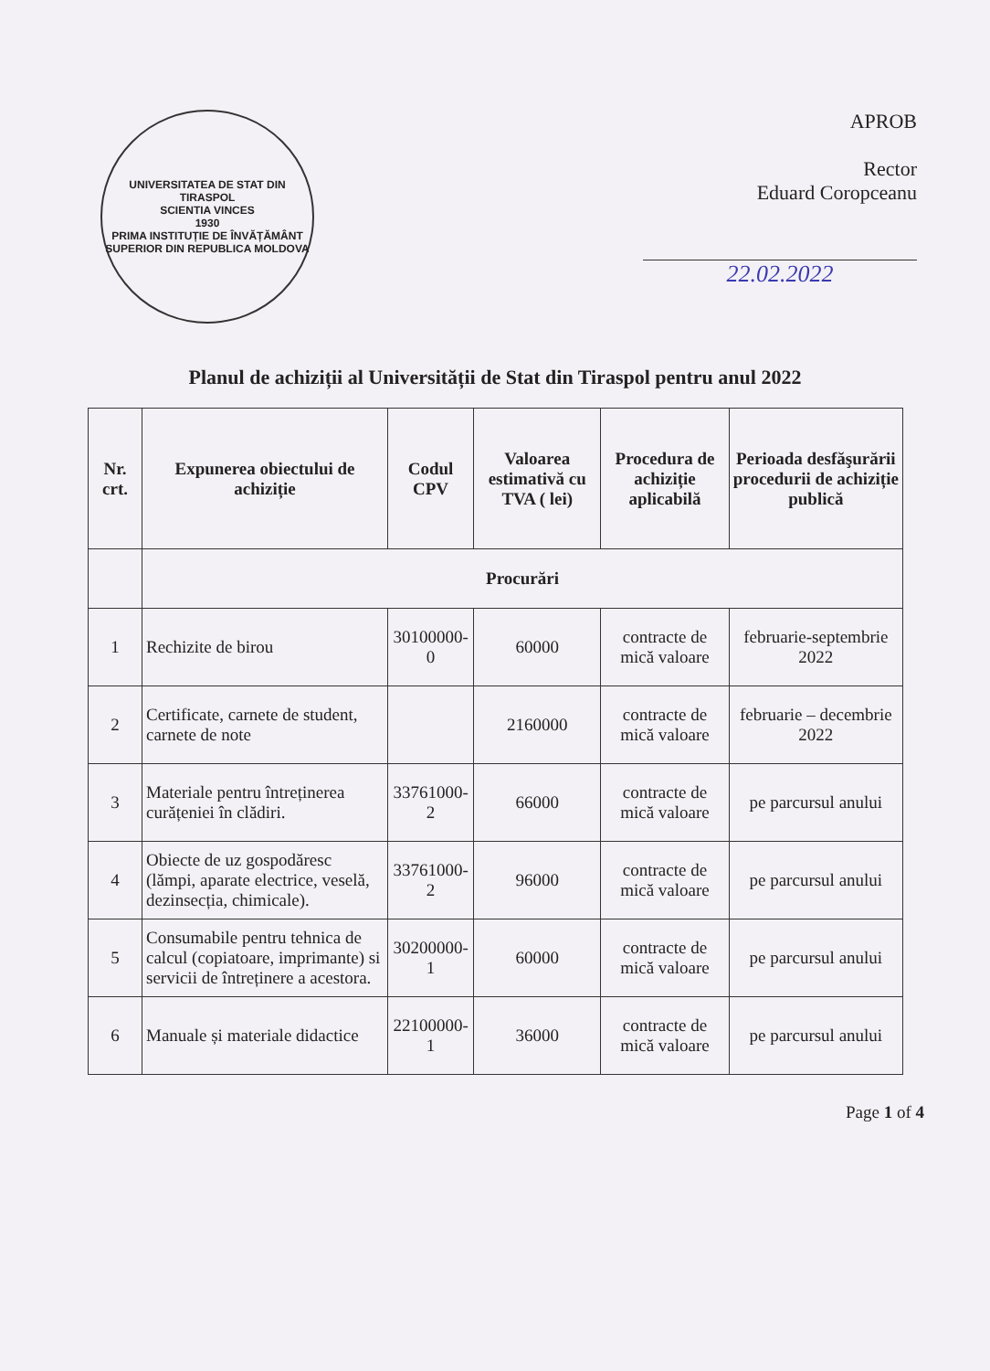UNIVERSITATEA DE STAT DIN TIRASPOL
SCIENTIA VINCES
1930
PRIMA INSTITUȚIE DE ÎNVĂȚĂMÂNT SUPERIOR DIN REPUBLICA MOLDOVA
APROB
Rector
Eduard Coropceanu
22.02.2022
Planul de achiziții al Universității de Stat din Tiraspol pentru anul 2022
| Nr. crt. | Expunerea obiectului de achiziție | Codul CPV | Valoarea estimativă cu TVA ( lei) | Procedura de achiziție aplicabilă | Perioada desfăşurării procedurii de achiziție publică |
| --- | --- | --- | --- | --- | --- |
| | Procurări | | | | |
| 1 | Rechizite de birou | 30100000-0 | 60000 | contracte de mică valoare | februarie-septembrie 2022 |
| 2 | Certificate, carnete de student, carnete de note | | 2160000 | contracte de mică valoare | februarie – decembrie 2022 |
| 3 | Materiale pentru întreținerea curățeniei în clădiri. | 33761000-2 | 66000 | contracte de mică valoare | pe parcursul anului |
| 4 | Obiecte de uz gospodăresc (lămpi, aparate electrice, veselă, dezinsecția, chimicale). | 33761000-2 | 96000 | contracte de mică valoare | pe parcursul anului |
| 5 | Consumabile pentru tehnica de calcul (copiatoare, imprimante) si servicii de întreținere a acestora. | 30200000-1 | 60000 | contracte de mică valoare | pe parcursul anului |
| 6 | Manuale și materiale didactice | 22100000-1 | 36000 | contracte de mică valoare | pe parcursul anului |
Page 1 of 4